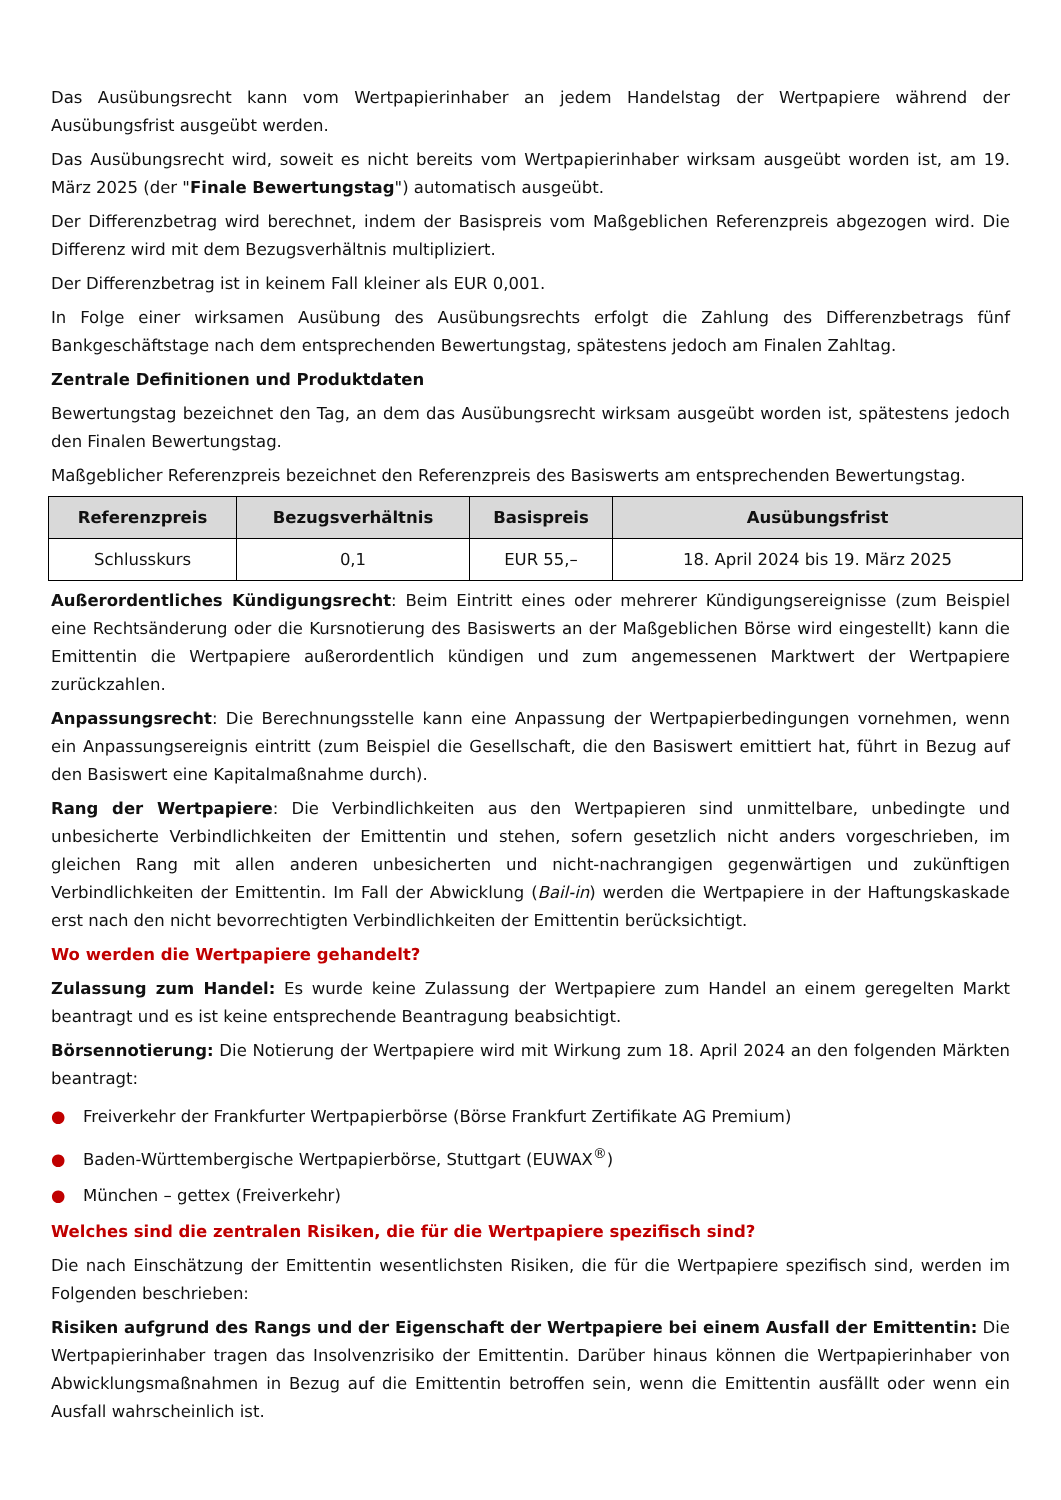Das Ausübungsrecht kann vom Wertpapierinhaber an jedem Handelstag der Wertpapiere während der Ausübungsfrist ausgeübt werden.
Das Ausübungsrecht wird, soweit es nicht bereits vom Wertpapierinhaber wirksam ausgeübt worden ist, am 19. März 2025 (der "Finale Bewertungstag") automatisch ausgeübt.
Der Differenzbetrag wird berechnet, indem der Basispreis vom Maßgeblichen Referenzpreis abgezogen wird. Die Differenz wird mit dem Bezugsverhältnis multipliziert.
Der Differenzbetrag ist in keinem Fall kleiner als EUR 0,001.
In Folge einer wirksamen Ausübung des Ausübungsrechts erfolgt die Zahlung des Differenzbetrags fünf Bankgeschäftstage nach dem entsprechenden Bewertungstag, spätestens jedoch am Finalen Zahltag.
Zentrale Definitionen und Produktdaten
Bewertungstag bezeichnet den Tag, an dem das Ausübungsrecht wirksam ausgeübt worden ist, spätestens jedoch den Finalen Bewertungstag.
Maßgeblicher Referenzpreis bezeichnet den Referenzpreis des Basiswerts am entsprechenden Bewertungstag.
| Referenzpreis | Bezugsverhältnis | Basispreis | Ausübungsfrist |
| --- | --- | --- | --- |
| Schlusskurs | 0,1 | EUR 55,– | 18. April 2024 bis 19. März 2025 |
Außerordentliches Kündigungsrecht: Beim Eintritt eines oder mehrerer Kündigungsereignisse (zum Beispiel eine Rechtsänderung oder die Kursnotierung des Basiswerts an der Maßgeblichen Börse wird eingestellt) kann die Emittentin die Wertpapiere außerordentlich kündigen und zum angemessenen Marktwert der Wertpapiere zurückzahlen.
Anpassungsrecht: Die Berechnungsstelle kann eine Anpassung der Wertpapierbedingungen vornehmen, wenn ein Anpassungsereignis eintritt (zum Beispiel die Gesellschaft, die den Basiswert emittiert hat, führt in Bezug auf den Basiswert eine Kapitalmaßnahme durch).
Rang der Wertpapiere: Die Verbindlichkeiten aus den Wertpapieren sind unmittelbare, unbedingte und unbesicherte Verbindlichkeiten der Emittentin und stehen, sofern gesetzlich nicht anders vorgeschrieben, im gleichen Rang mit allen anderen unbesicherten und nicht-nachrangigen gegenwärtigen und zukünftigen Verbindlichkeiten der Emittentin. Im Fall der Abwicklung (Bail-in) werden die Wertpapiere in der Haftungskaskade erst nach den nicht bevorrechtigten Verbindlichkeiten der Emittentin berücksichtigt.
Wo werden die Wertpapiere gehandelt?
Zulassung zum Handel: Es wurde keine Zulassung der Wertpapiere zum Handel an einem geregelten Markt beantragt und es ist keine entsprechende Beantragung beabsichtigt.
Börsennotierung: Die Notierung der Wertpapiere wird mit Wirkung zum 18. April 2024 an den folgenden Märkten beantragt:
● Freiverkehr der Frankfurter Wertpapierbörse (Börse Frankfurt Zertifikate AG Premium)
● Baden-Württembergische Wertpapierbörse, Stuttgart (EUWAX<sup>®</sup>)
● München – gettex (Freiverkehr)
Welches sind die zentralen Risiken, die für die Wertpapiere spezifisch sind?
Die nach Einschätzung der Emittentin wesentlichsten Risiken, die für die Wertpapiere spezifisch sind, werden im Folgenden beschrieben:
Risiken aufgrund des Rangs und der Eigenschaft der Wertpapiere bei einem Ausfall der Emittentin: Die Wertpapierinhaber tragen das Insolvenzrisiko der Emittentin. Darüber hinaus können die Wertpapierinhaber von Abwicklungsmaßnahmen in Bezug auf die Emittentin betroffen sein, wenn die Emittentin ausfällt oder wenn ein Ausfall wahrscheinlich ist.